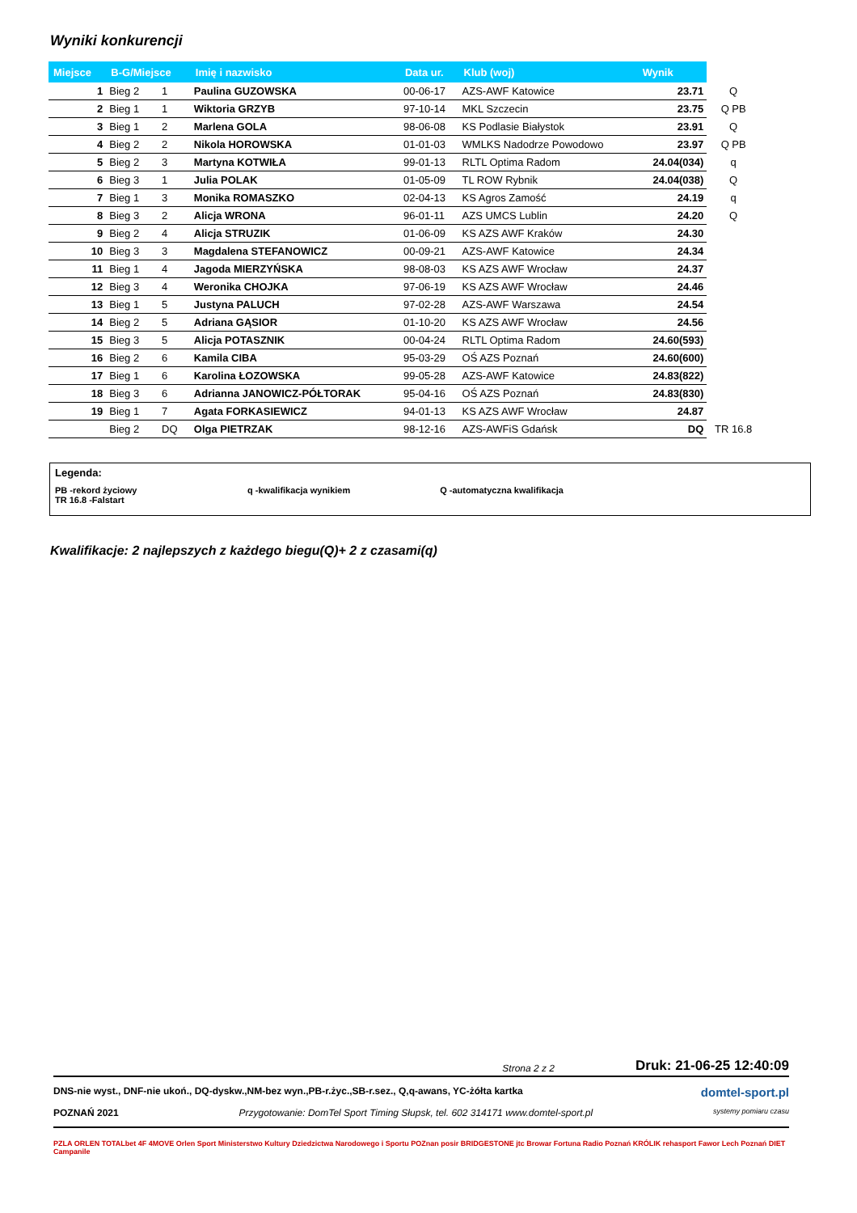Wyniki konkurencji
| Miejsce | B-G/Miejsce | | Imię i nazwisko | Data ur. | Klub (woj) | Wynik | |
| --- | --- | --- | --- | --- | --- | --- | --- |
| 1 | Bieg 2 | 1 | Paulina GUZOWSKA | 00-06-17 | AZS-AWF Katowice | 23.71 | Q |
| 2 | Bieg 1 | 1 | Wiktoria GRZYB | 97-10-14 | MKL Szczecin | 23.75 | Q PB |
| 3 | Bieg 1 | 2 | Marlena GOLA | 98-06-08 | KS Podlasie Białystok | 23.91 | Q |
| 4 | Bieg 2 | 2 | Nikola HOROWSKA | 01-01-03 | WMLKS Nadodrze Powodowo | 23.97 | Q PB |
| 5 | Bieg 2 | 3 | Martyna KOTWIŁA | 99-01-13 | RLTL Optima Radom | 24.04(034) | q |
| 6 | Bieg 3 | 1 | Julia POLAK | 01-05-09 | TL ROW Rybnik | 24.04(038) | Q |
| 7 | Bieg 1 | 3 | Monika ROMASZKO | 02-04-13 | KS Agros Zamość | 24.19 | q |
| 8 | Bieg 3 | 2 | Alicja WRONA | 96-01-11 | AZS UMCS Lublin | 24.20 | Q |
| 9 | Bieg 2 | 4 | Alicja STRUZIK | 01-06-09 | KS AZS AWF Kraków | 24.30 | |
| 10 | Bieg 3 | 3 | Magdalena STEFANOWICZ | 00-09-21 | AZS-AWF Katowice | 24.34 | |
| 11 | Bieg 1 | 4 | Jagoda MIERZYŃSKA | 98-08-03 | KS AZS AWF Wrocław | 24.37 | |
| 12 | Bieg 3 | 4 | Weronika CHOJKA | 97-06-19 | KS AZS AWF Wrocław | 24.46 | |
| 13 | Bieg 1 | 5 | Justyna PALUCH | 97-02-28 | AZS-AWF Warszawa | 24.54 | |
| 14 | Bieg 2 | 5 | Adriana GĄSIOR | 01-10-20 | KS AZS AWF Wrocław | 24.56 | |
| 15 | Bieg 3 | 5 | Alicja POTASZNIK | 00-04-24 | RLTL Optima Radom | 24.60(593) | |
| 16 | Bieg 2 | 6 | Kamila CIBA | 95-03-29 | OŚ AZS Poznań | 24.60(600) | |
| 17 | Bieg 1 | 6 | Karolina ŁOZOWSKA | 99-05-28 | AZS-AWF Katowice | 24.83(822) | |
| 18 | Bieg 3 | 6 | Adrianna JANOWICZ-PÓŁTORAK | 95-04-16 | OŚ AZS Poznań | 24.83(830) | |
| 19 | Bieg 1 | 7 | Agata FORKASIEWICZ | 94-01-13 | KS AZS AWF Wrocław | 24.87 | |
| | Bieg 2 | DQ | Olga PIETRZAK | 98-12-16 | AZS-AWFiS Gdańsk | DQ | TR 16.8 |
Legenda:
PB -rekord życiowy q -kwalifikacja wynikiem Q -automatyczna kwalifikacja TR 16.8 -Falstart
Kwalifikacje: 2 najlepszych z każdego biegu(Q)+ 2 z czasami(q)
Strona 2 z 2 Druk: 21-06-25 12:40:09
DNS-nie wyst., DNF-nie ukoń., DQ-dyskw.,NM-bez wyn.,PB-r.życ.,SB-r.sez., Q,q-awans, YC-żółta kartka domtel-sport.pl
POZNAŃ 2021 Przygotowanie: DomTel Sport Timing Słupsk, tel. 602 314171 www.domtel-sport.pl systemy pomiaru czasu
PZLA ORLEN TOTALbet 4F 4MOVE Orlen Sport Ministerstwo Kultury Dziedzictwa Narodowego i Sportu POZnan posir BRIDGESTONE jtc Browar Fortuna Radio Poznań KRÓLIK rehasport Fawor Lech Poznań DIET Campanile